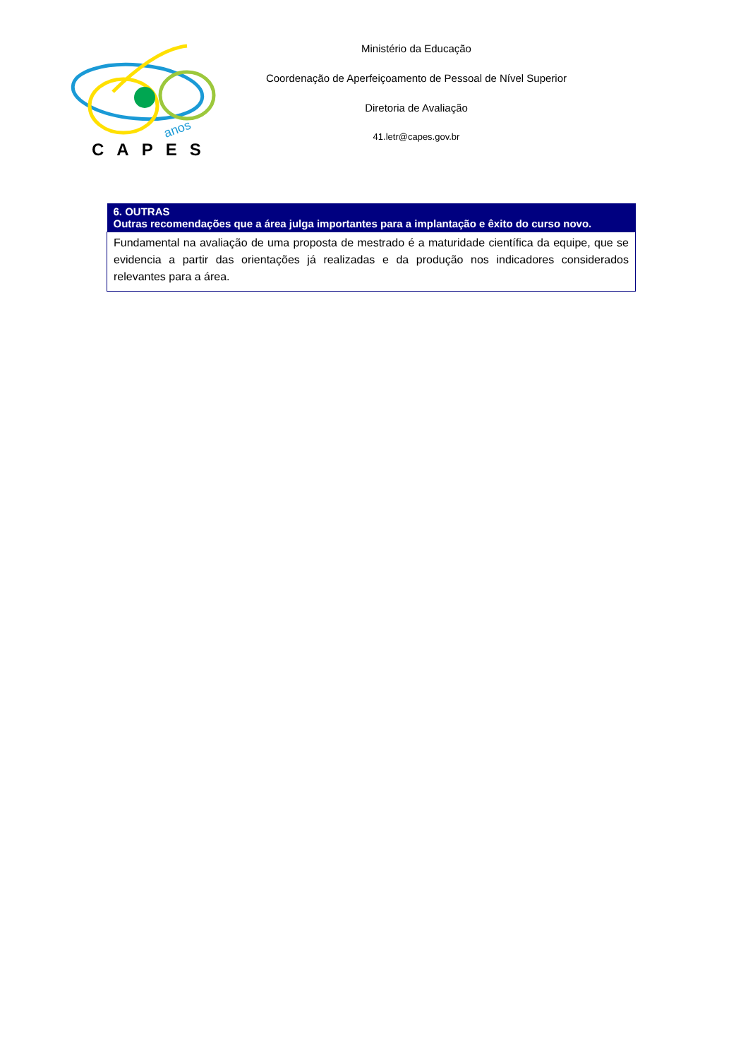anos
CAPES
Ministério da Educação
Coordenação de Aperfeiçoamento de Pessoal de Nível Superior
Diretoria de Avaliação
41.letr@capes.gov.br
| 6. OUTRAS Outras recomendações que a área julga importantes para a implantação e êxito do curso novo. |
| --- |
| Fundamental na avaliação de uma proposta de mestrado é a maturidade científica da equipe, que se evidencia a partir das orientações já realizadas e da produção nos indicadores considerados relevantes para a área. |